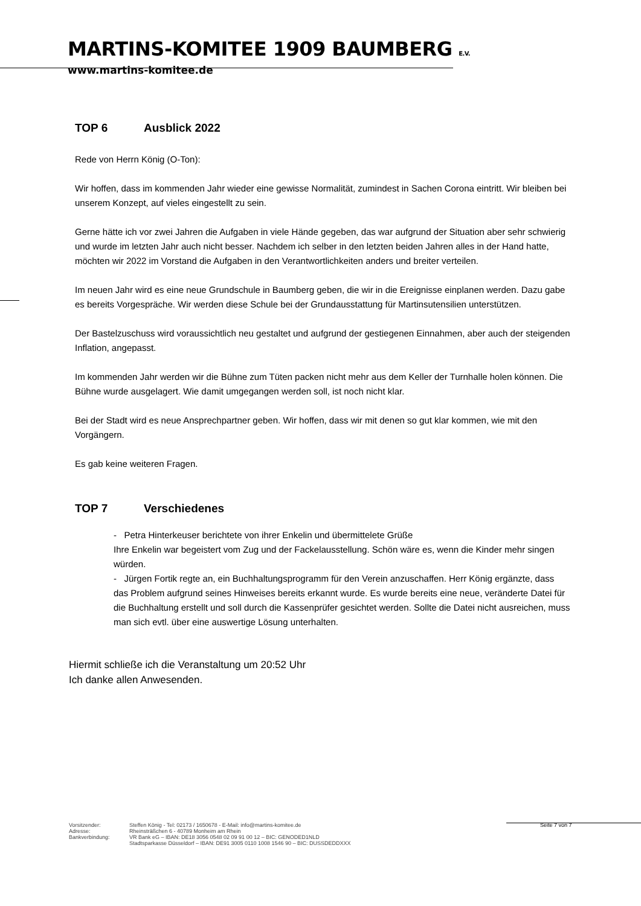MARTINS-KOMITEE 1909 BAUMBERG E.V.
www.martins-komitee.de
TOP 6 Ausblick 2022
Rede von Herrn König (O-Ton):
Wir hoffen, dass im kommenden Jahr wieder eine gewisse Normalität, zumindest in Sachen Corona eintritt. Wir bleiben bei unserem Konzept, auf vieles eingestellt zu sein.
Gerne hätte ich vor zwei Jahren die Aufgaben in viele Hände gegeben, das war aufgrund der Situation aber sehr schwierig und wurde im letzten Jahr auch nicht besser. Nachdem ich selber in den letzten beiden Jahren alles in der Hand hatte, möchten wir 2022 im Vorstand die Aufgaben in den Verantwortlichkeiten anders und breiter verteilen.
Im neuen Jahr wird es eine neue Grundschule in Baumberg geben, die wir in die Ereignisse einplanen werden. Dazu gabe es bereits Vorgespräche. Wir werden diese Schule bei der Grundausstattung für Martinsutensilien unterstützen.
Der Bastelzuschuss wird voraussichtlich neu gestaltet und aufgrund der gestiegenen Einnahmen, aber auch der steigenden Inflation, angepasst.
Im kommenden Jahr werden wir die Bühne zum Tüten packen nicht mehr aus dem Keller der Turnhalle holen können. Die Bühne wurde ausgelagert. Wie damit umgegangen werden soll, ist noch nicht klar.
Bei der Stadt wird es neue Ansprechpartner geben. Wir hoffen, dass wir mit denen so gut klar kommen, wie mit den Vorgängern.
Es gab keine weiteren Fragen.
TOP 7 Verschiedenes
- Petra Hinterkeuser berichtete von ihrer Enkelin und übermittelete Grüße
Ihre Enkelin war begeistert vom Zug und der Fackelausstellung. Schön wäre es, wenn die Kinder mehr singen würden.
- Jürgen Fortik regte an, ein Buchhaltungsprogramm für den Verein anzuschaffen. Herr König ergänzte, dass das Problem aufgrund seines Hinweises bereits erkannt wurde. Es wurde bereits eine neue, veränderte Datei für die Buchhaltung erstellt und soll durch die Kassenprüfer gesichtet werden. Sollte die Datei nicht ausreichen, muss man sich evtl. über eine auswertige Lösung unterhalten.
Hiermit schließe ich die Veranstaltung um 20:52 Uhr
Ich danke allen Anwesenden.
Vorsitzender:
Adresse:
Bankverbindung:
Steffen König - Tel: 02173 / 1650678 - E-Mail: info@martins-komitee.de
Rheinsträßchen 6 - 40789 Monheim am Rhein
VR Bank eG – IBAN: DE18 3056 0548 02 09 91 00 12 – BIC: GENODED1NLD
Stadtsparkasse Düsseldorf – IBAN: DE91 3005 0110 1008 1546 90 – BIC: DUSSDEDDXXX
Seite 7 von 7